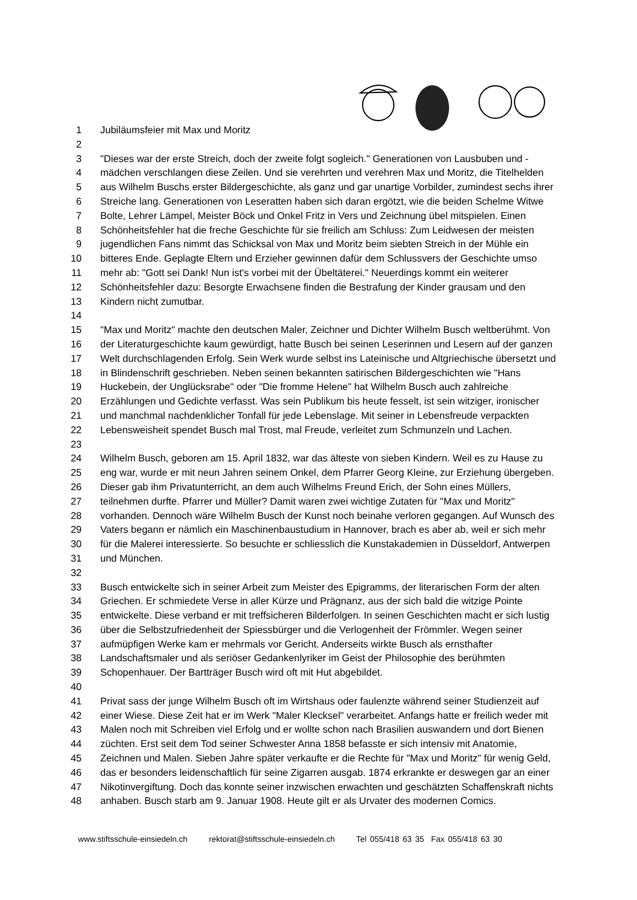1 Jubiläumsfeier mit Max und Moritz
2
3 "Dieses war der erste Streich, doch der zweite folgt sogleich." Generationen von Lausbuben und -
4 mädchen verschlangen diese Zeilen. Und sie verehrten und verehren Max und Moritz, die Titelhelden
5 aus Wilhelm Buschs erster Bildergeschichte, als ganz und gar unartige Vorbilder, zumindest sechs ihrer
6 Streiche lang. Generationen von Leseratten haben sich daran ergötzt, wie die beiden Schelme Witwe
7 Bolte, Lehrer Lämpel, Meister Böck und Onkel Fritz in Vers und Zeichnung übel mitspielen. Einen
8 Schönheitsfehler hat die freche Geschichte für sie freilich am Schluss: Zum Leidwesen der meisten
9 jugendlichen Fans nimmt das Schicksal von Max und Moritz beim siebten Streich in der Mühle ein
10 bitteres Ende. Geplagte Eltern und Erzieher gewinnen dafür dem Schlussvers der Geschichte umso
11 mehr ab: "Gott sei Dank! Nun ist's vorbei mit der Übeltäterei." Neuerdings kommt ein weiterer
12 Schönheitsfehler dazu: Besorgte Erwachsene finden die Bestrafung der Kinder grausam und den
13 Kindern nicht zumutbar.
14
15 "Max und Moritz" machte den deutschen Maler, Zeichner und Dichter Wilhelm Busch weltberühmt. Von
16 der Literaturgeschichte kaum gewürdigt, hatte Busch bei seinen Leserinnen und Lesern auf der ganzen
17 Welt durchschlagenden Erfolg. Sein Werk wurde selbst ins Lateinische und Altgriechische übersetzt und
18 in Blindenschrift geschrieben. Neben seinen bekannten satirischen Bildergeschichten wie "Hans
19 Huckebein, der Unglücksrabe" oder "Die fromme Helene" hat Wilhelm Busch auch zahlreiche
20 Erzählungen und Gedichte verfasst. Was sein Publikum bis heute fesselt, ist sein witziger, ironischer
21 und manchmal nachdenklicher Tonfall für jede Lebenslage. Mit seiner in Lebensfreude verpackten
22 Lebensweisheit spendet Busch mal Trost, mal Freude, verleitet zum Schmunzeln und Lachen.
23
24 Wilhelm Busch, geboren am 15. April 1832, war das älteste von sieben Kindern. Weil es zu Hause zu
25 eng war, wurde er mit neun Jahren seinem Onkel, dem Pfarrer Georg Kleine, zur Erziehung übergeben.
26 Dieser gab ihm Privatunterricht, an dem auch Wilhelms Freund Erich, der Sohn eines Müllers,
27 teilnehmen durfte. Pfarrer und Müller? Damit waren zwei wichtige Zutaten für "Max und Moritz"
28 vorhanden. Dennoch wäre Wilhelm Busch der Kunst noch beinahe verloren gegangen. Auf Wunsch des
29 Vaters begann er nämlich ein Maschinenbaustudium in Hannover, brach es aber ab, weil er sich mehr
30 für die Malerei interessierte. So besuchte er schliesslich die Kunstakademien in Düsseldorf, Antwerpen
31 und München.
32
33 Busch entwickelte sich in seiner Arbeit zum Meister des Epigramms, der literarischen Form der alten
34 Griechen. Er schmiedete Verse in aller Kürze und Prägnanz, aus der sich bald die witzige Pointe
35 entwickelte. Diese verband er mit treffsicheren Bilderfolgen. In seinen Geschichten macht er sich lustig
36 über die Selbstzufriedenheit der Spiessbürger und die Verlogenheit der Frömmler. Wegen seiner
37 aufmüpfigen Werke kam er mehrmals vor Gericht. Anderseits wirkte Busch als ernsthafter
38 Landschaftsmaler und als seriöser Gedankenlyriker im Geist der Philosophie des berühmten
39 Schopenhauer. Der Bartträger Busch wird oft mit Hut abgebildet.
40
41 Privat sass der junge Wilhelm Busch oft im Wirtshaus oder faulenzte während seiner Studienzeit auf
42 einer Wiese. Diese Zeit hat er im Werk "Maler Klecksel" verarbeitet. Anfangs hatte er freilich weder mit
43 Malen noch mit Schreiben viel Erfolg und er wollte schon nach Brasilien auswandern und dort Bienen
44 züchten. Erst seit dem Tod seiner Schwester Anna 1858 befasste er sich intensiv mit Anatomie,
45 Zeichnen und Malen. Sieben Jahre später verkaufte er die Rechte für "Max und Moritz" für wenig Geld,
46 das er besonders leidenschaftlich für seine Zigarren ausgab. 1874 erkrankte er deswegen gar an einer
47 Nikotinvergiftung. Doch das konnte seiner inzwischen erwachten und geschätzten Schaffenskraft nichts
48 anhaben. Busch starb am 9. Januar 1908. Heute gilt er als Urvater des modernen Comics.
www.stiftsschule-einsiedeln.ch rektorat@stiftsschule-einsiedeln.ch Tel 055/418 63 35 Fax 055/418 63 30